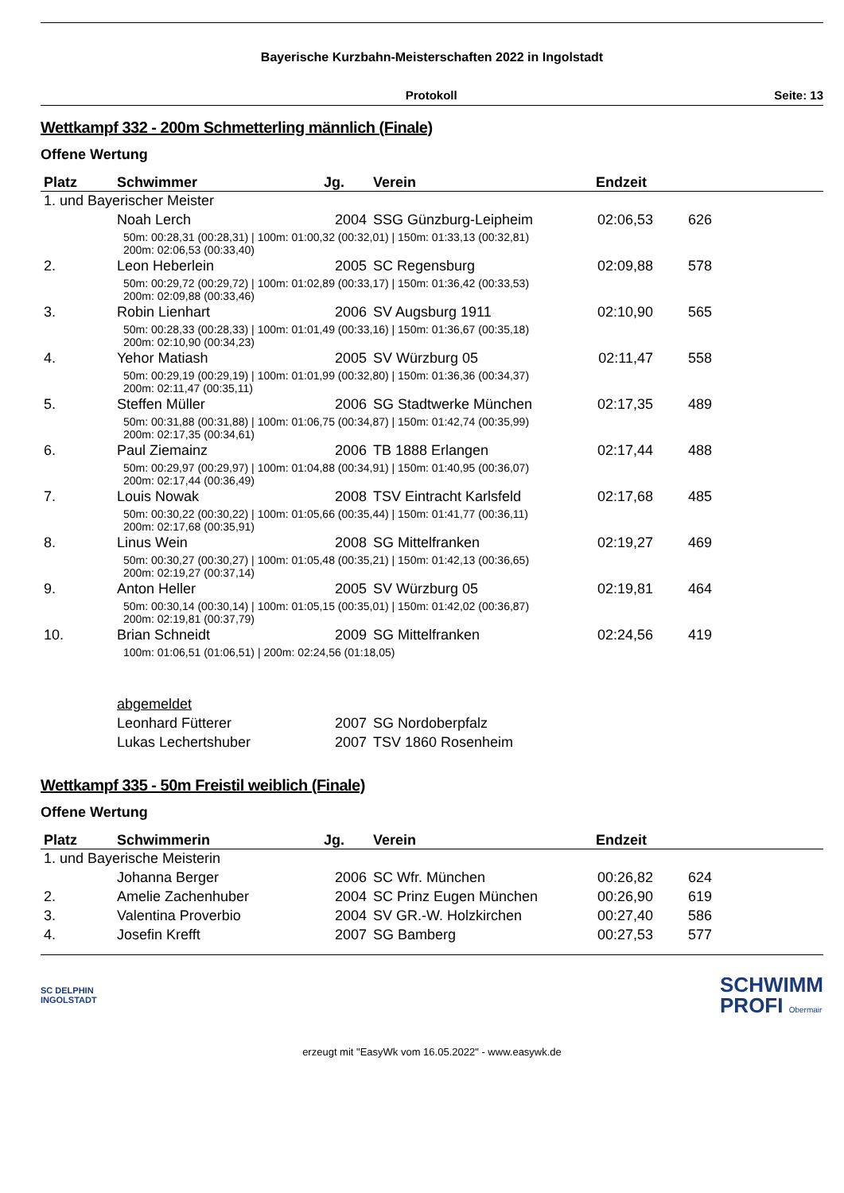Bayerische Kurzbahn-Meisterschaften 2022 in Ingolstadt
Protokoll Seite: 13
Wettkampf 332 - 200m Schmetterling männlich (Finale)
Offene Wertung
| Platz | Schwimmer | Jg. | Verein | Endzeit | |
| --- | --- | --- | --- | --- | --- |
| 1. und Bayerischer Meister | | | | | |
| | Noah Lerch | 2004 | SSG Günzburg-Leipheim | 02:06,53 | 626 |
| | 50m: 00:28,31 (00:28,31) / 100m: 01:00,32 (00:32,01) / 150m: 01:33,13 (00:32,81) 200m: 02:06,53 (00:33,40) | | | | |
| 2. | Leon Heberlein | 2005 | SC Regensburg | 02:09,88 | 578 |
| | 50m: 00:29,72 (00:29,72) / 100m: 01:02,89 (00:33,17) / 150m: 01:36,42 (00:33,53) 200m: 02:09,88 (00:33,46) | | | | |
| 3. | Robin Lienhart | 2006 | SV Augsburg 1911 | 02:10,90 | 565 |
| | 50m: 00:28,33 (00:28,33) / 100m: 01:01,49 (00:33,16) / 150m: 01:36,67 (00:35,18) 200m: 02:10,90 (00:34,23) | | | | |
| 4. | Yehor Matiash | 2005 | SV Würzburg 05 | 02:11,47 | 558 |
| | 50m: 00:29,19 (00:29,19) / 100m: 01:01,99 (00:32,80) / 150m: 01:36,36 (00:34,37) 200m: 02:11,47 (00:35,11) | | | | |
| 5. | Steffen Müller | 2006 | SG Stadtwerke München | 02:17,35 | 489 |
| | 50m: 00:31,88 (00:31,88) / 100m: 01:06,75 (00:34,87) / 150m: 01:42,74 (00:35,99) 200m: 02:17,35 (00:34,61) | | | | |
| 6. | Paul Ziemainz | 2006 | TB 1888 Erlangen | 02:17,44 | 488 |
| | 50m: 00:29,97 (00:29,97) / 100m: 01:04,88 (00:34,91) / 150m: 01:40,95 (00:36,07) 200m: 02:17,44 (00:36,49) | | | | |
| 7. | Louis Nowak | 2008 | TSV Eintracht Karlsfeld | 02:17,68 | 485 |
| | 50m: 00:30,22 (00:30,22) / 100m: 01:05,66 (00:35,44) / 150m: 01:41,77 (00:36,11) 200m: 02:17,68 (00:35,91) | | | | |
| 8. | Linus Wein | 2008 | SG Mittelfranken | 02:19,27 | 469 |
| | 50m: 00:30,27 (00:30,27) / 100m: 01:05,48 (00:35,21) / 150m: 01:42,13 (00:36,65) 200m: 02:19,27 (00:37,14) | | | | |
| 9. | Anton Heller | 2005 | SV Würzburg 05 | 02:19,81 | 464 |
| | 50m: 00:30,14 (00:30,14) / 100m: 01:05,15 (00:35,01) / 150m: 01:42,02 (00:36,87) 200m: 02:19,81 (00:37,79) | | | | |
| 10. | Brian Schneidt | 2009 | SG Mittelfranken | 02:24,56 | 419 |
| | 100m: 01:06,51 (01:06,51) / 200m: 02:24,56 (01:18,05) | | | | |
| | abgemeldet | | | | |
| | Leonhard Fütterer | 2007 | SG Nordoberpfalz | | |
| | Lukas Lechertshuber | 2007 | TSV 1860 Rosenheim | | |
Wettkampf 335 - 50m Freistil weiblich (Finale)
Offene Wertung
| Platz | Schwimmerin | Jg. | Verein | Endzeit | |
| --- | --- | --- | --- | --- | --- |
| 1. und Bayerische Meisterin | | | | | |
| | Johanna Berger | 2006 | SC Wfr. München | 00:26,82 | 624 |
| 2. | Amelie Zachenhuber | 2004 | SC Prinz Eugen München | 00:26,90 | 619 |
| 3. | Valentina Proverbio | 2004 | SV GR.-W. Holzkirchen | 00:27,40 | 586 |
| 4. | Josefin Krefft | 2007 | SG Bamberg | 00:27,53 | 577 |
SC DELPHIN
INGOLSTADT SCHWIMM
PROFI Obermair
erzeugt mit "EasyWk vom 16.05.2022" - www.easywk.de